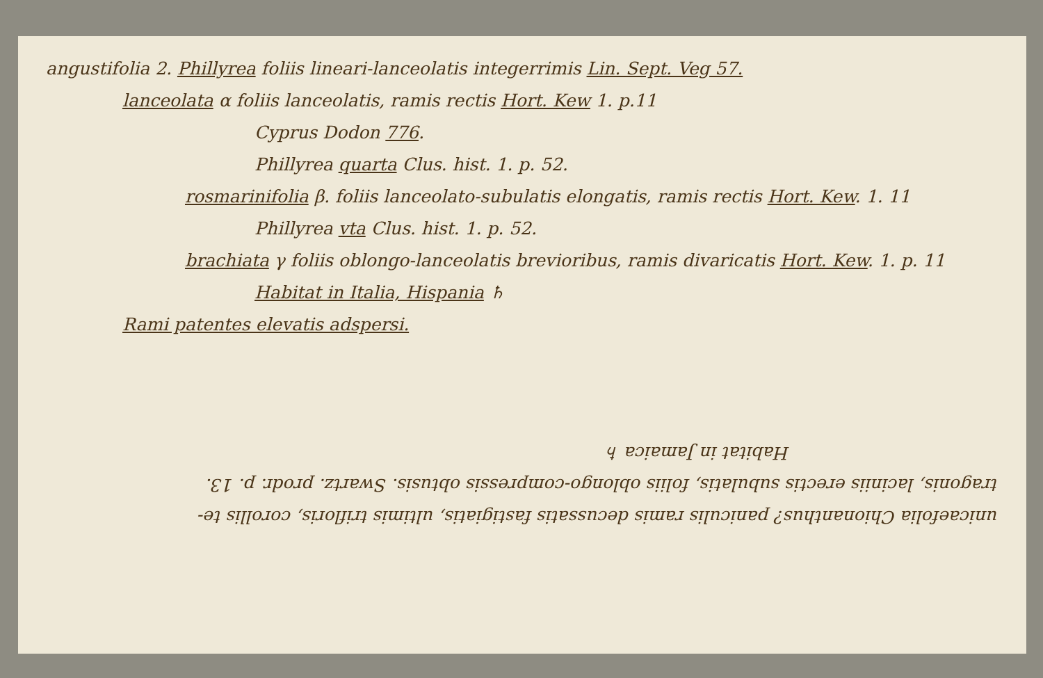angustifolia 2. Phillyrea foliis lineari-lanceolatis integerrimis Lin. Sept. Veg 57.
lanceolata α foliis lanceolatis, ramis rectis Hort. Kew 1. p.11
Cyprus Dodon 776.
Phillyrea quarta Clus. hist. 1. p. 52.
rosmarinifolia β. foliis lanceolato-subulatis elongatis, ramis rectis Hort. Kew. 1. 11
Phillyrea vta Clus. hist. 1. p. 52.
brachiata γ foliis oblongo-lanceolatis brevioribus, ramis divaricatis Hort. Kew. 1. p. 11
Habitat in Italia, Hispania ♄
Rami patentes elevatis adspersi.
unicaefolia Chionanthus? paniculis ramis decussatis fastigiatis, ultimis trifloris, corollis te-
tragonis, laciniis erectis subulatis, foliis oblongo-compressis obtusis. Swartz. prodr. p. 13.
Habitat in Jamaica ♄